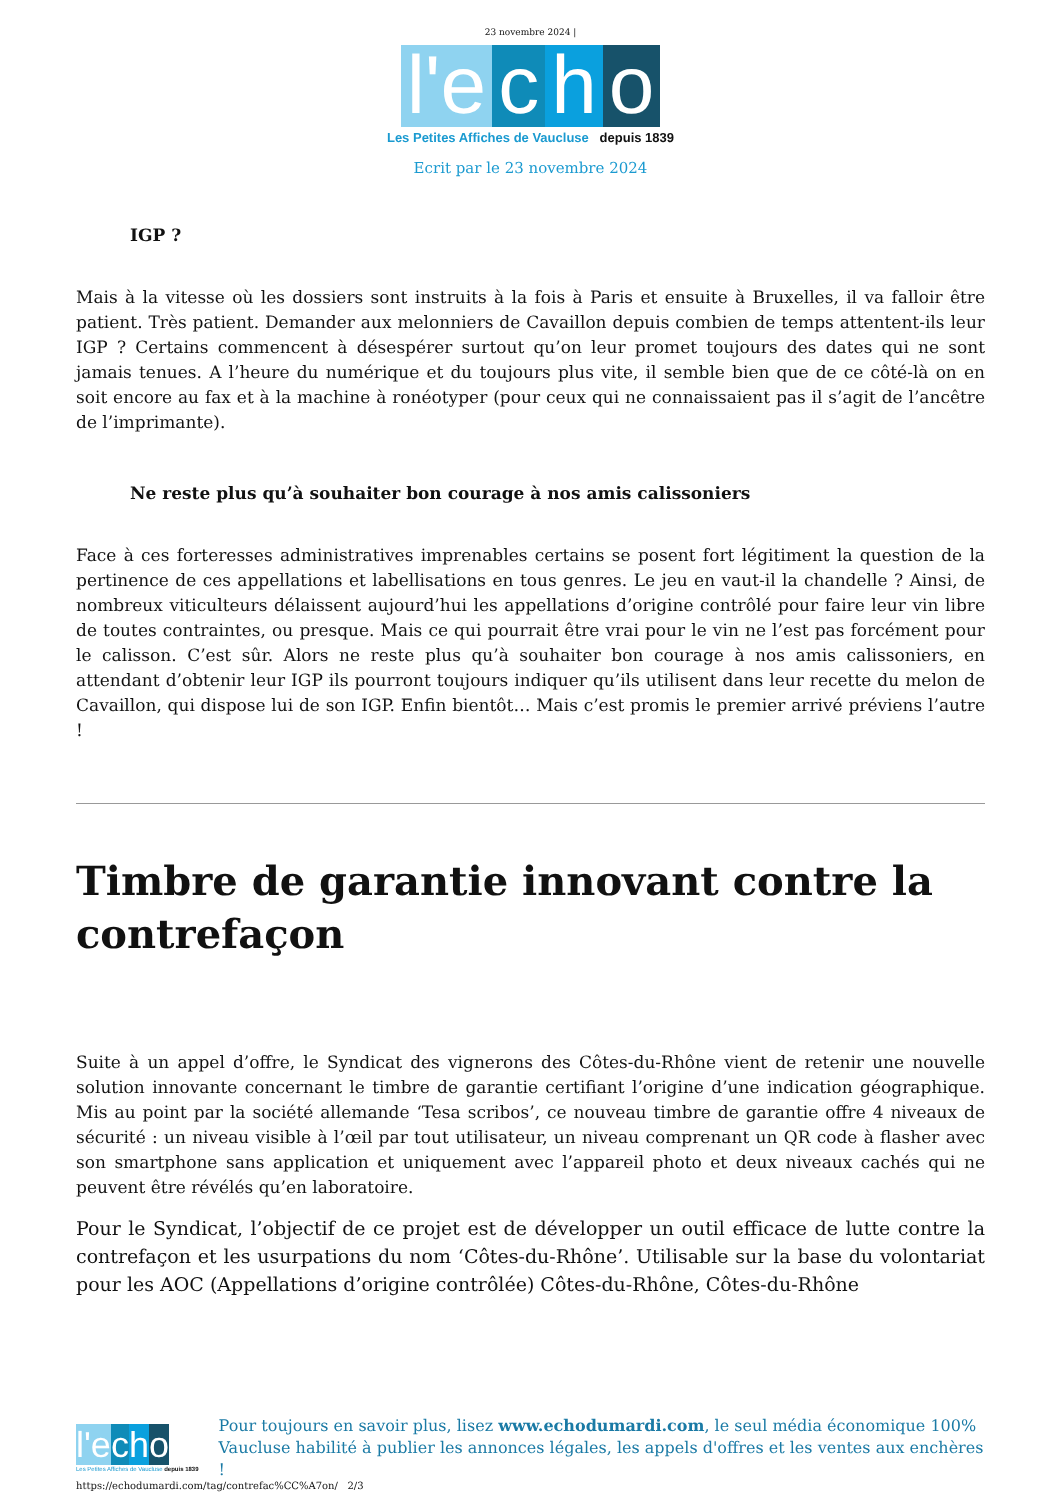23 novembre 2024 |
l'e c h o
Les Petites Affiches de Vaucluse depuis 1839
Ecrit par le 23 novembre 2024
IGP ?
Mais à la vitesse où les dossiers sont instruits à la fois à Paris et ensuite à Bruxelles, il va falloir être patient. Très patient. Demander aux melonniers de Cavaillon depuis combien de temps attentent-ils leur IGP ? Certains commencent à désespérer surtout qu’on leur promet toujours des dates qui ne sont jamais tenues. A l’heure du numérique et du toujours plus vite, il semble bien que de ce côté-là on en soit encore au fax et à la machine à ronéotyper (pour ceux qui ne connaissaient pas il s’agit de l’ancêtre de l’imprimante).
Ne reste plus qu’à souhaiter bon courage à nos amis calissoniers
Face à ces forteresses administratives imprenables certains se posent fort légitiment la question de la pertinence de ces appellations et labellisations en tous genres. Le jeu en vaut-il la chandelle ? Ainsi, de nombreux viticulteurs délaissent aujourd’hui les appellations d’origine contrôlé pour faire leur vin libre de toutes contraintes, ou presque. Mais ce qui pourrait être vrai pour le vin ne l’est pas forcément pour le calisson. C’est sûr. Alors ne reste plus qu’à souhaiter bon courage à nos amis calissoniers, en attendant d’obtenir leur IGP ils pourront toujours indiquer qu’ils utilisent dans leur recette du melon de Cavaillon, qui dispose lui de son IGP. Enfin bientôt… Mais c’est promis le premier arrivé préviens l’autre !
Timbre de garantie innovant contre la contrefaçon
Suite à un appel d’offre, le Syndicat des vignerons des Côtes-du-Rhône vient de retenir une nouvelle solution innovante concernant le timbre de garantie certifiant l’origine d’une indication géographique. Mis au point par la société allemande ‘Tesa scribos’, ce nouveau timbre de garantie offre 4 niveaux de sécurité : un niveau visible à l’œil par tout utilisateur, un niveau comprenant un QR code à flasher avec son smartphone sans application et uniquement avec l’appareil photo et deux niveaux cachés qui ne peuvent être révélés qu’en laboratoire.
Pour le Syndicat, l’objectif de ce projet est de développer un outil efficace de lutte contre la contrefaçon et les usurpations du nom ‘Côtes-du-Rhône’. Utilisable sur la base du volontariat pour les AOC (Appellations d’origine contrôlée) Côtes-du-Rhône, Côtes-du-Rhône
l'e cho
Les Petites Affiches de Vaucluse depuis 1839
Pour toujours en savoir plus, lisez www.echodumardi.com, le seul média économique 100% Vaucluse habilité à publier les annonces légales, les appels d'offres et les ventes aux enchères !
https://echodumardi.com/tag/contrefac%CC%A7on/ 2/3